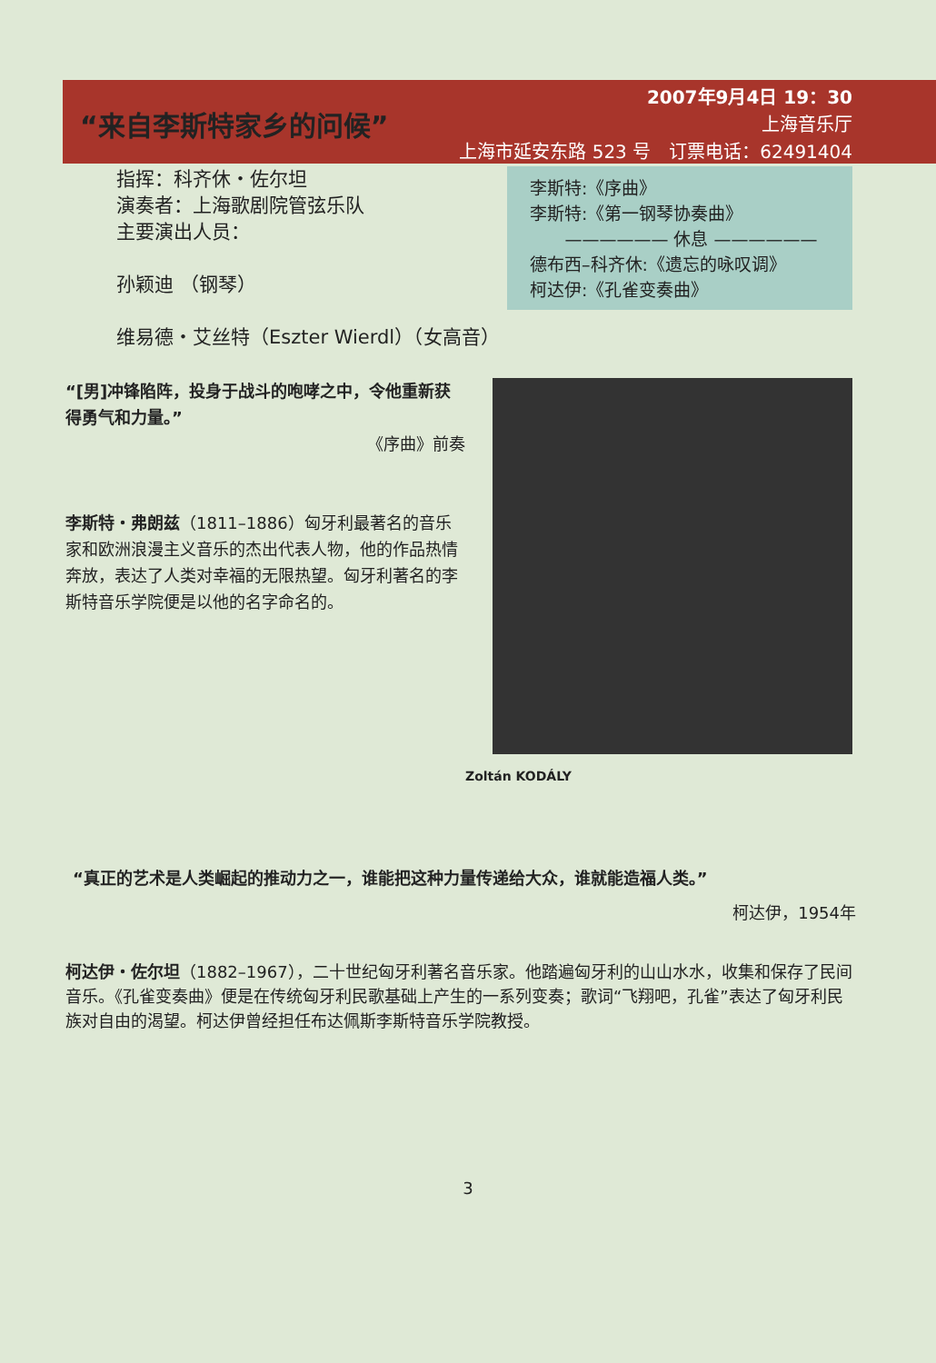2007年9月4日 19：30
上海音乐厅
上海市延安东路 523 号　订票电话：62491404
“来自李斯特家乡的问候”
指挥：科齐休・佐尔坦
演奏者：上海歌剧院管弦乐队
主要演出人员：
孙颖迪 （钢琴）
维易德・艾丝特（Eszter Wierdl）（女高音）
李斯特:《序曲》
李斯特:《第一钢琴协奏曲》
—————— 休息 ——————
德布西–科齐休:《遗忘的咏叹调》
柯达伊:《孔雀变奏曲》
“[男]冲锋陷阵，投身于战斗的咆哮之中，令他重新获得勇气和力量。”
《序曲》前奏
李斯特・弗朗兹（1811–1886）匈牙利最著名的音乐家和欧洲浪漫主义音乐的杰出代表人物，他的作品热情奔放，表达了人类对幸福的无限热望。匈牙利著名的李斯特音乐学院便是以他的名字命名的。
Zoltán KODÁLY
“真正的艺术是人类崛起的推动力之一，谁能把这种力量传递给大众，谁就能造福人类。”
柯达伊，1954年
柯达伊・佐尔坦（1882–1967），二十世纪匈牙利著名音乐家。他踏遍匈牙利的山山水水，收集和保存了民间音乐。《孔雀变奏曲》便是在传统匈牙利民歌基础上产生的一系列变奏；歌词“飞翔吧，孔雀”表达了匈牙利民族对自由的渴望。柯达伊曾经担任布达佩斯李斯特音乐学院教授。
3